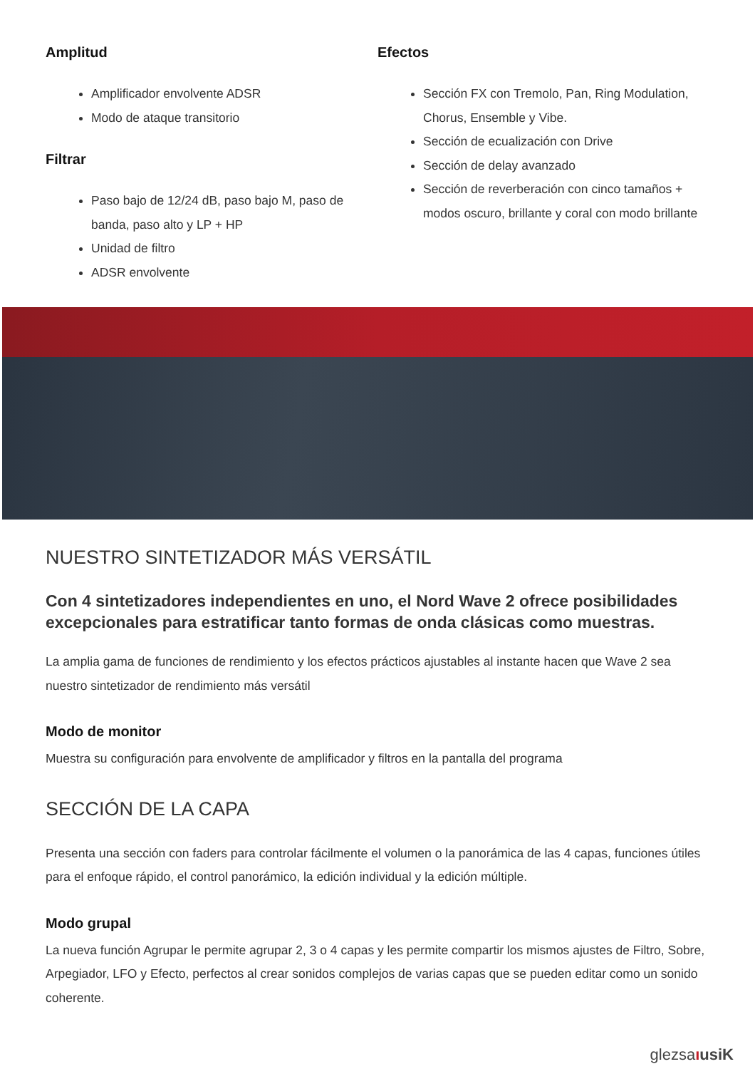Amplitud
Amplificador envolvente ADSR
Modo de ataque transitorio
Filtrar
Paso bajo de 12/24 dB, paso bajo M, paso de banda, paso alto y LP + HP
Unidad de filtro
ADSR envolvente
Efectos
Sección FX con Tremolo, Pan, Ring Modulation, Chorus, Ensemble y Vibe.
Sección de ecualización con Drive
Sección de delay avanzado
Sección de reverberación con cinco tamaños + modos oscuro, brillante y coral con modo brillante
NUESTRO SINTETIZADOR MÁS VERSÁTIL
Con 4 sintetizadores independientes en uno, el Nord Wave 2 ofrece posibilidades excepcionales para estratificar tanto formas de onda clásicas como muestras.
La amplia gama de funciones de rendimiento y los efectos prácticos ajustables al instante hacen que Wave 2 sea nuestro sintetizador de rendimiento más versátil
Modo de monitor
Muestra su configuración para envolvente de amplificador y filtros en la pantalla del programa
SECCIÓN DE LA CAPA
Presenta una sección con faders para controlar fácilmente el volumen o la panorámica de las 4 capas, funciones útiles para el enfoque rápido, el control panorámico, la edición individual y la edición múltiple.
Modo grupal
La nueva función Agrupar le permite agrupar 2, 3 o 4 capas y les permite compartir los mismos ajustes de Filtro, Sobre, Arpegiador, LFO y Efecto, perfectos al crear sonidos complejos de varias capas que se pueden editar como un sonido coherente.
glezsaıusiK